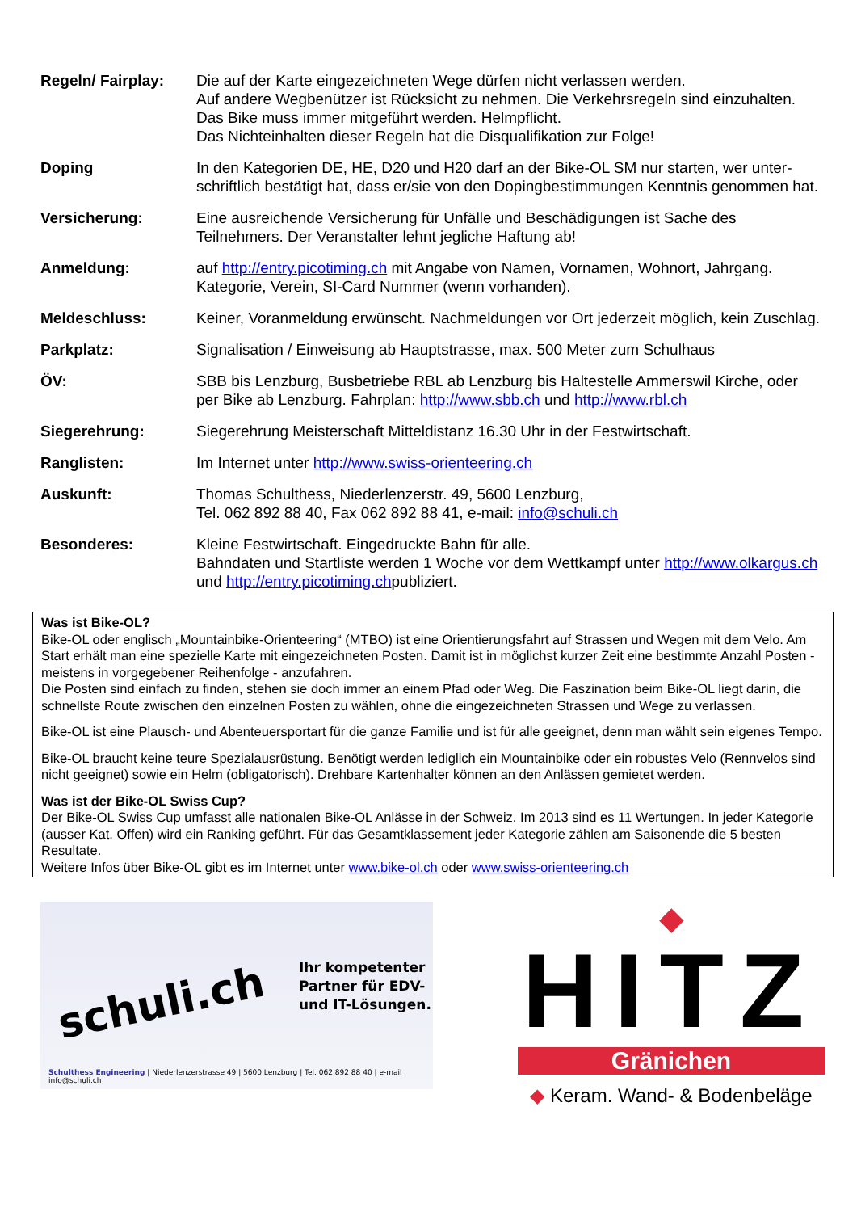| Regeln/ Fairplay: | Die auf der Karte eingezeichneten Wege dürfen nicht verlassen werden. Auf andere Wegbenützer ist Rücksicht zu nehmen. Die Verkehrsregeln sind einzuhalten. Das Bike muss immer mitgeführt werden. Helmpflicht. Das Nichteinhalten dieser Regeln hat die Disqualifikation zur Folge! |
| Doping | In den Kategorien DE, HE, D20 und H20 darf an der Bike-OL SM nur starten, wer unter-schriftlich bestätigt hat, dass er/sie von den Dopingbestimmungen Kenntnis genommen hat. |
| Versicherung: | Eine ausreichende Versicherung für Unfälle und Beschädigungen ist Sache des Teilnehmers. Der Veranstalter lehnt jegliche Haftung ab! |
| Anmeldung: | auf http://entry.picotiming.ch mit Angabe von Namen, Vornamen, Wohnort, Jahrgang. Kategorie, Verein, SI-Card Nummer (wenn vorhanden). |
| Meldeschluss: | Keiner, Voranmeldung erwünscht. Nachmeldungen vor Ort jederzeit möglich, kein Zuschlag. |
| Parkplatz: | Signalisation / Einweisung ab Hauptstrasse, max. 500 Meter zum Schulhaus |
| ÖV: | SBB bis Lenzburg, Busbetriebe RBL ab Lenzburg bis Haltestelle Ammerswil Kirche, oder per Bike ab Lenzburg. Fahrplan: http://www.sbb.ch und http://www.rbl.ch |
| Siegerehrung: | Siegerehrung Meisterschaft Mitteldistanz 16.30 Uhr in der Festwirtschaft. |
| Ranglisten: | Im Internet unter http://www.swiss-orienteering.ch |
| Auskunft: | Thomas Schulthess, Niederlenzerstr. 49, 5600 Lenzburg, Tel. 062 892 88 40, Fax 062 892 88 41, e-mail: info@schuli.ch |
| Besonderes: | Kleine Festwirtschaft. Eingedruckte Bahn für alle. Bahndaten und Startliste werden 1 Woche vor dem Wettkampf unter http://www.olkargus.ch und http://entry.picotiming.ch publiziert. |
Was ist Bike-OL?
Bike-OL oder englisch „Mountainbike-Orienteering“ (MTBO) ist eine Orientierungsfahrt auf Strassen und Wegen mit dem Velo. Am Start erhält man eine spezielle Karte mit eingezeichneten Posten. Damit ist in möglichst kurzer Zeit eine bestimmte Anzahl Posten - meistens in vorgegebener Reihenfolge - anzufahren.
Die Posten sind einfach zu finden, stehen sie doch immer an einem Pfad oder Weg. Die Faszination beim Bike-OL liegt darin, die schnellste Route zwischen den einzelnen Posten zu wählen, ohne die eingezeichneten Strassen und Wege zu verlassen.
Bike-OL ist eine Plausch- und Abenteuersportart für die ganze Familie und ist für alle geeignet, denn man wählt sein eigenes Tempo.
Bike-OL braucht keine teure Spezialausrüstung. Benötigt werden lediglich ein Mountainbike oder ein robustes Velo (Rennvelos sind nicht geeignet) sowie ein Helm (obligatorisch). Drehbare Kartenhalter können an den Anlässen gemietet werden.
Was ist der Bike-OL Swiss Cup?
Der Bike-OL Swiss Cup umfasst alle nationalen Bike-OL Anlässe in der Schweiz. Im 2013 sind es 11 Wertungen. In jeder Kategorie (ausser Kat. Offen) wird ein Ranking geführt. Für das Gesamtklassement jeder Kategorie zählen am Saisonende die 5 besten Resultate.
Weitere Infos über Bike-OL gibt es im Internet unter www.bike-ol.ch oder www.swiss-orienteering.ch
schuli.ch
Ihr kompetenter
Partner für EDV-
und IT-Lösungen.
Schulthess Engineering | Niederlenzerstrasse 49 | 5600 Lenzburg | Tel. 062 892 88 40 | e-mail info@schuli.ch
◆
HITZ
Gränichen
◆ Keram. Wand- & Bodenbeläge